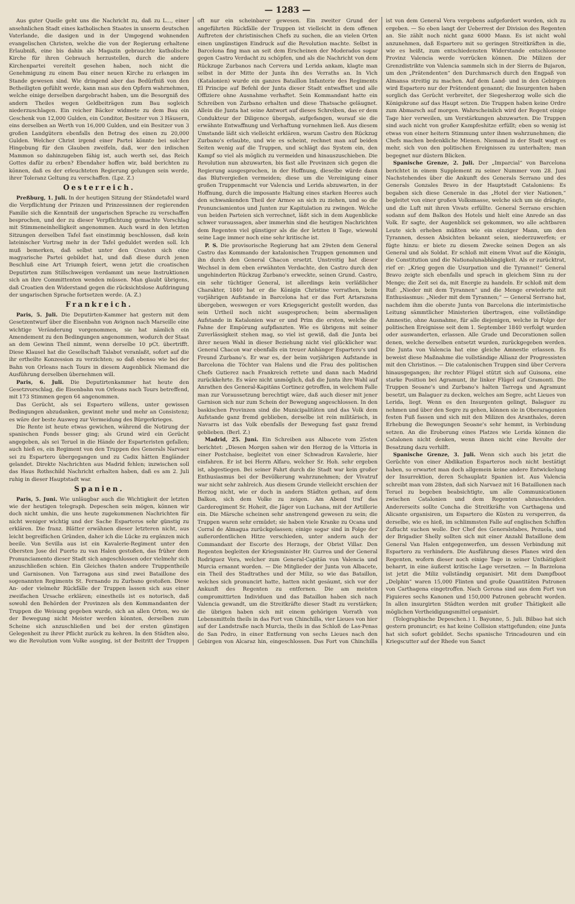— 1283 —
Aus guter Quelle geht uns die Nachricht zu, daß zu L..., einer ansehnlichen Stadt eines katholischen Staates in unserm deutschen Vaterlande, die dasigen und in der Umgegend wohnenden evangelischen Christen, welche die von der Regierung erhaltene Erlaubniß, eine bis dahin als Magazin gebrauchte katholische Kirche für ihren Gebrauch herzustellen, durch die andere Kirchenpartei vereitelt gesehen haben, noch nicht die Genehmigung zu einem Bau einer neuen Kirche zu erlangen im Stande gewesen sind. Wie dringend aber das Bedürfniß von den Betheiligten gefühlt werde, kann man aus den Opfern wahrnehmen, welche einige derselben dargebracht haben, um die Besorgniß des andern Theiles wegen Geldbeiträgen zum Bau sogleich niederzuschlagen. Ein reicher Bäcker widmete zu dem Bau ein Geschenk von 12,000 Gulden, ein Conditor, Besitzer von 3 Häusern, eins derselben an Werth von 16,000 Gulden, und ein Besitzer von 3 großen Landgütern ebenfalls den Betrag des einen zu 20,000 Gulden. Welcher Christ irgend einer Partei könnte bei solcher Hingebung für den Glauben zweifeln, daß, wer den irdischen Mammon so dahinzugeben fähig ist, auch werth sei, das Reich Gottes dafür zu erben? Ebendaher hoffen wir, bald berichten zu können, daß es der erleuchteten Regierung gelungen sein werde, ihrer Toleranz Geltung zu verschaffen. (Lpz. Z.)
Oesterreich.
Preßburg, 1. Juli. In der heutigen Sitzung der Ständetafel ward die Verpflichtung der Prinzen und Prinzessinnen der regierenden Familie sich die Kenntniß der ungarischen Sprache zu verschaffen besprochen, und der zu dieser Verpflichtung gemachte Vorschlag mit Stimmeneinhelligkeit angenommen. Auch ward in den letzten Sitzungen derselben Tafel fast einstimmig beschlossen, daß kein lateinischer Vortrag mehr in der Tafel geduldet werden soll. Ich muß bemerken, daß selbst unter den Croaten sich eine magyarische Partei gebildet hat, und daß diese durch jenen Beschluß eine Art Triumph feiert, wenn jetzt die croatischen Deputirten zum Stillschweigen verdammt um neue Instruktionen sich an ihre Committenten wenden müssen. Man glaubt übrigens, daß Croatien den Widerstand gegen die rücksichtslose Aufdringung der ungarischen Sprache fortsetzen werde. (A. Z.)
Frankreich.
Paris, 5. Juli. Die Deputirten-Kammer hat gestern mit dem Gesetzentwurf über die Eisenbahn von Avignon nach Marseille eine wichtige Veränderung vorgenommen, sie hat nämlich ein Amendement zu den Bedingungen angenommen, wodurch der Staat an dem Gewinn Theil nimmt, wenn derselbe 10 pCt. übertrifft. Diese Klausel hat die Gesellschaft Talabot veranlaßt, sofort auf die ihr ertheilte Konzession zu verzichten; so daß ebenso wie bei der Bahn von Orleans nach Tours in diesem Augenblick Niemand die Ausführung derselben übernehmen will.
Paris, 6. Juli. Die Deputirtenkammer hat heute den Gesetzvorschlag, die Eisenbahn von Orleans nach Tours betreffend, mit 173 Stimmen gegen 64 angenommen.
Das Gerücht, als sei Espartero willens, unter gewissen Bedingungen abzudanken, gewinnt mehr und mehr an Consistenz; es wäre der beste Ausweg zur Vermeidung des Bürgerkrieges.
Die Rente ist heute etwas gewichen, während die Notirung der spanischen Fonds besser ging; als Grund wird ein Gerücht angegeben, als sei Teruel in die Hände der Esparteristen gefallen; auch hieß es, ein Regiment von den Truppen des Generals Narvaez sei zu Espartero übergegangen und zu Cadix hätten Engländer gelandet. Direkte Nachrichten aus Madrid fehlen; inzwischen soll das Haus Rothschild Nachricht erhalten haben, daß es am 2. Juli ruhig in dieser Hauptstadt war.
Spanien.
Paris, 5. Juni. Wie unläugbar auch die Wichtigkeit der letzten wie der heutigen telegraph. Depeschen sein mögen, können wir doch nicht umhin, die uns heute zugekommenen Nachrichten für nicht weniger wichtig und der Sache Esparteros sehr günstig zu erklären. Die franz. Blätter erwähnen dieser letzteren nicht, aus leicht begreiflichen Gründen, daher ich die Lücke zu ergänzen mich beeile. Von Sevilla aus ist ein Kavalerie-Regiment unter den Obersten Jose del Puerto zu van Halen gestoßen, das früher dem Pronunciamento dieser Stadt sich angeschlossen oder vielmehr sich anzuschließen schien. Ein Gleiches thaten andere Truppentheile und Garnisonen. Von Tarragona aus sind zwei Bataillone des sogenannten Regiments St. Fernando zu Zurbano gestoßen. Diese An- oder vielmehr Rückfälle der Truppen lassen sich aus einer zweifachen Ursache erklären; einestheils ist es notorisch, daß sowohl den Behörden der Provinzen als den Kommandanten der Truppen die Weisung gegeben wurde, sich an allen Orten, wo sie der Bewegung nicht Meister werden könnten, derselben zum Scheine sich anzuschließen und bei der ersten günstigen Gelegenheit zu ihrer Pflicht zurück zu kehren. In den Städten also, wo die Revolution vom Volke ausging, ist der Beitritt der Truppen oft nur ein scheinbarer gewesen. Ein zweiter Grund der angeführten Rückfälle der Truppen ist vielleicht in dem offenen Auftreten der christinischen Chefs zu suchen, die an vielen Orten einen ungünstigen Eindruck auf die Revolution machte. Selbst in Barcelona fing man an seit dem Erscheinen der Moderados sogar gegen Castro Verdacht zu schöpfen, und als die Nachricht von dem Rückzuge Zurbanos nach Cervera und Lerida ankam, klagte man selbst in der Mitte der Junta ihn des Verraths an. In Vich (Katalonien) wurde ein ganzes Bataillon Infanterie des Regiments El Principe auf Befehl der Junta dieser Stadt entwaffnet und alle Offiziere ohne Ausnahme verhaftet. Sein Kommandant hatte ein Schreiben von Zurbano erhalten und diese Thatsache geläugnet. Allein die Junta hat seine Antwort auf dieses Schreiben, das er dem Condukteur der Diligence übergab, aufgefangen, worauf sie die erwähnte Entwaffnung und Verhaftung vornehmen ließ. Aus diesem Umstande läßt sich vielleicht erklären, warum Castro den Rückzug Zurbano's erlaubte, und wie es scheint, rechnet man auf beiden Seiten wenig auf die Truppen, und schlägt das System ein, den Kampf so viel als möglich zu vermeiden und hinauszuschieben. Die Revolution nun abzuwarten, bis fast alle Provinzen sich gegen die Regierung ausgesprochen, in der Hoffnung, dieselbe würde dann das Blutvergießen vermeiden; diese um die Vereinigung einer großen Truppenmacht vor Valencia und Lerida abzuwarten, in der Hoffnung, durch die imposante Haltung eines starken Heeres auch den schwankenden Theil der Armee an sich zu ziehen, und so die Pronunciamientos und Junten zur Kapitulation zu zwingen. Welche von beiden Parteien sich verrechnet, läßt sich in dem Augenblicke schwer voraussagen, aber immerhin sind die heutigen Nachrichten dem Regenten viel günstiger als die der letzten 8 Tage, wiewohl seine Lage immer noch eine sehr kritische ist.
P. S. Die provisorische Regierung hat am 29sten dem General Castro das Kommando der katalonischen Truppen genommen und ihn durch den General Chacon ersetzt. Unstreitig hat dieser Wechsel in dem eben erwähnten Verdachte, den Castro durch den ungehinderten Rückzug Zurbano's erweckte, seinen Grund. Castro, ein sehr tüchtiger General, ist allerdings kein verläßlicher Charakter, 1840 hat er die Königin Christine verrathen, beim vorjährigen Aufstande in Barcelona hat er das Fort Artarazana übergeben, weswegen er vors Kriegsgericht gestellt worden, das sein Urtheil noch nicht ausgesprochen; beim abermaligen Aufstande in Katalonien war er und Prim die ersten, welche die Fahne der Empörung aufpflanzten. Wie es übrigens mit seiner Zuverlässigkeit stehen mag, so viel ist gewiß, daß die Junta bei ihrer neuen Wahl in dieser Beziehung nicht viel glücklicher war. General Chacon war ebenfalls ein treuer Anhänger Espartero's und Freund Zurbano's. Er war es, der beim vorjährigen Aufstande in Barcelona die Töchter van Halens und die Frau des politischen Chefs Gutierez nach Frankreich rettete und dann nach Madrid zurückkehrte. Es wäre nicht unmöglich, daß die Junta ihre Wahl auf Anrathen des General-Kapitäns Cortinez getroffen, in welchem Falle man zur Voraussetzung berechtigt wäre, daß auch dieser mit jener Garnison sich nur zum Schein der Bewegung angeschlossen. In den baskischen Provinzen sind die Municipalitäten und das Volk dem Aufstande ganz fremd geblieben, derselbe ist rein militärisch, in Navarra ist das Volk ebenfalls der Bewegung fast ganz fremd geblieben. (Berl. Z.)
Madrid, 25. Juni. Ein Schreiben aus Albacete vom 25sten berichtet: „Diesen Morgen sahen wir den Herzog de la Vittoria in einer Postchaise, begleitet von einer Schwadron Kavalerie, hier einfahren. Er ist bei Herrn Alfaro, welcher Sr. Hoh. sehr ergeben ist, abgestiegen. Bei seiner Fahrt durch die Stadt war kein großer Enthusiasmus bei der Bevölkerung wahrzunehmen; der Vivatruf war nicht sehr zahlreich. Aus diesem Grunde vielleicht erschien der Herzog nicht, wie er doch in andern Städten gethan, auf dem Balkon, sich dem Volke zu zeigen. Am Abend traf das Garderegiment Sr. Hoheit, die Jäger von Luchana, mit der Artillerie ein. Die Märsche scheinen sehr anstrengend gewesen zu sein; die Truppen waren sehr ermüdet; sie haben viele Kranke zu Ocana und Corral de Almagua zurückgelassen; einige sogar sind in Folge der außerordentlichen Hitze verschieden, unter andern auch der Commandant der Escorte des Herzogs, der Obrist Villar. Den Regenten begleiten der Kriegsminister Hr. Gurrea und der General Rodriguez Vera, welcher zum General-Capitän von Valencia und Murcia ernannt worden. — Die Mitglieder der Junta von Albacete, ein Theil des Stadtrathes und der Miliz, so wie das Bataillon, welches sich pronuncirt hatte, hatten nicht gesäumt, sich vor der Ankunft des Regenten zu entfernen. Die am meisten compromittirten Individuen und das Bataillon haben sich nach Valencia gewandt, um die Streitkräfte dieser Stadt zu verstärken; die übrigen haben sich mit einem gehörigen Vorrath von Lebensmitteln theils in das Fort von Chinchilla, vier Lieues von hier auf der Landstraße nach Murcia, theils in das Schloß de Las-Penas de San Pedro, in einer Entfernung von sechs Lieues nach den Gebirgen von Alcaraz hin, eingeschlossen. Das Fort von Chinchilla ist von dem General Vera vergebens aufgefordert worden, sich zu ergeben. — So eben langt der Ueberrest der Division des Regenten an. Sie zählt noch nicht ganz 6000 Mann. Es ist nicht wohl anzunehmen, daß Espartero mit so geringen Streitkräften in die, wie es heißt, zum entschiedensten Widerstande entschlossene Provinz Valencia werde vorrücken können. Die Milizen der Grenzdistrikte von Valencia sammeln sich in der Sierra de Bujaron, um den „Prätendenten“ den Durchmarsch durch den Engpaß von Almansa streitig zu machen. Auf dem Land- und in den Gebirgen wird Espartero nur der Prätendent genannt; die Insurgenten haben sorglich das Gerücht verbreitet, der Siegesherzog wolle sich die Königskrone auf das Haupt setzen. Die Truppen haben keine Ordre zum Abmarsch auf morgen. Wahrscheinlich wird der Regent einige Tage hier verweilen, um Verstärkungen abzuwarten. Die Truppen sind auch nicht von großer Kampfeshitze erfüllt; eben so wenig ist etwas von einer heitern Stimmung unter ihnen wahrzunehmen; die Chefs machen bedenkliche Mienen. Niemand in der Stadt wagt es mehr, sich von den politischen Ereignissen zu unterhalten; man begegnet nur düstern Blicken.
Spanische Grenze, 2. Juli. Der „Imparcial“ von Barcelona berichtet in einem Supplement zu seiner Nummer vom 28. Juni Nachstehendes über die Ankunft des Generals Serrano und des Generals Gonzales Bravo in der Hauptstadt Cataloniens: Es begaben sich diese Generale in das „Hotel der vier Nationen,“ begleitet von einer großen Volksmasse, welche sich um sie drängte, und die Luft mit ihren Vivats erfüllte. General Serrano erschien sodann auf dem Balkon des Hotels und hielt eine Anrede an das Volk. Er sagte, der Augenblick sei gekommen, wo alle achtbaren Leute sich erheben müßten wie ein einziger Mann, um den Tyrannen, dessen Absichten bekannt seien, niederzuwerfen; er fügte hinzu: er biete zu diesem Zwecke seinen Degen an als General und als Soldat. Er schloß mit einem Vivat auf die Königin, die Constitution und die Nationalunabhängigkeit. Als er zurücktrat, rief er: „Krieg gegen die Usurpation und die Tyrannei!“ General Bravo zeigte sich ebenfalls und sprach in gleichem Sinn zu der Menge; die Zeit sei da, mit Energie zu handeln. Er schloß mit dem Ruf: „Nieder mit dem Tyrannen“ und die Menge erwiederte mit Enthusiasmus: „Nieder mit dem Tyrannen;“ — General Serrano hat, nachdem ihm die oberste Junta von Barcelona die interimistische Leitung sämmtlicher Ministerien übertragen, eine vollständige Amnestie, ohne Ausnahme, für alle diejenigen, welche in Folge der politischen Ereignisse seit dem 1. September 1840 verfolgt wurden oder auswanderten, erlassen. Alle Grade und Decorationen sollen denen, welche derselben entsetzt wurden, zurückgegeben werden. Die Junta von Valencia hat eine gleiche Amnestie erlassen. Es beweist diese Maßnahme die vollständige Allianz der Progressisten mit den Christinos. — Die catalonischen Truppen sind über Cervera hinausgegangen; ihr rechter Flügel stützt sich auf Guisona, eine starke Position bei Agramunt, ihr linker Flügel auf Gramonti. Die Truppen Seoane's und Zurbano's halten Tarrega und Agramunt besetzt, um Balaguer zu decken, welches am Segre, acht Lieues von Lerida, liegt. Wenn es den Insurgenten gelingt, Balaguer zu nehmen und über den Segre zu gehen, können sie in Oberaragonien festen Fuß fassen und sich mit den Milizen des Aranthales, deren Erhebung die Bewegungen Seoane's sehr hemmt, in Verbindung setzen. An die Eroberung eines Platzes wie Lerida können die Catalonen nicht denken, wenn ihnen nicht eine Revolte der Besatzung dazu verhilft.
Spanische Grenze, 3. Juli. Wenn sich auch bis jetzt die Gerüchte von einer Abdikation Esparteros noch nicht bestätigt haben, so erwartet man doch allgemein keine andere Entwickelung der Insurrektion, deren Schauplatz Spanien ist. Aus Valencia schreibt man vom 28sten, daß sich Narvaez mit 16 Bataillonen nach Teruel zu begeben beabsichtigte, um alle Communicationen zwischen Catalonien und dem Regenten abzuschneiden. Andererseits sollte Concha die Streitkräfte von Carthagena und Alicante organisiren, um Espartero die Küsten zu versperren, da derselbe, wie es hieß, im schlimmsten Falle auf englischen Schiffen Zuflucht suchen wolle. Der Chef des Generalstabes, Pezuela, und der Brigadier Shelly sollten sich mit einer Anzahl Bataillone dem General Van Halen entgegenwerfen, um dessen Verbindung mit Espartero zu verhindern. Die Ausführung dieses Planes wird den Regenten, wofern dieser noch einige Tage in seiner Unthätigkeit beharrt, in eine äußerst kritische Lage versetzen. — In Barzelona ist jetzt die Miliz vollständig organisirt. Mit dem Dampfboot „Delphin“ waren 15,000 Flinten und große Quantitäten Patronen von Carthagena eingetroffen. Nach Gerona sind aus dem Fort von Figuieres sechs Kanonen und 150,000 Patronen gebracht worden. In allen insurgirten Städten werden mit großer Thätigkeit alle möglichen Vertheidigungsmittel organisirt.
(Telegraphische Depeschen.) 1. Bayonne, 5. Juli. Bilbao hat sich gestern pronuncirt; es hat keine Collision stattgefunden; eine Junta hat sich sofort gebildet. Sechs spanische Trincadouren und ein Kriegscutter auf der Rhede von Sanct